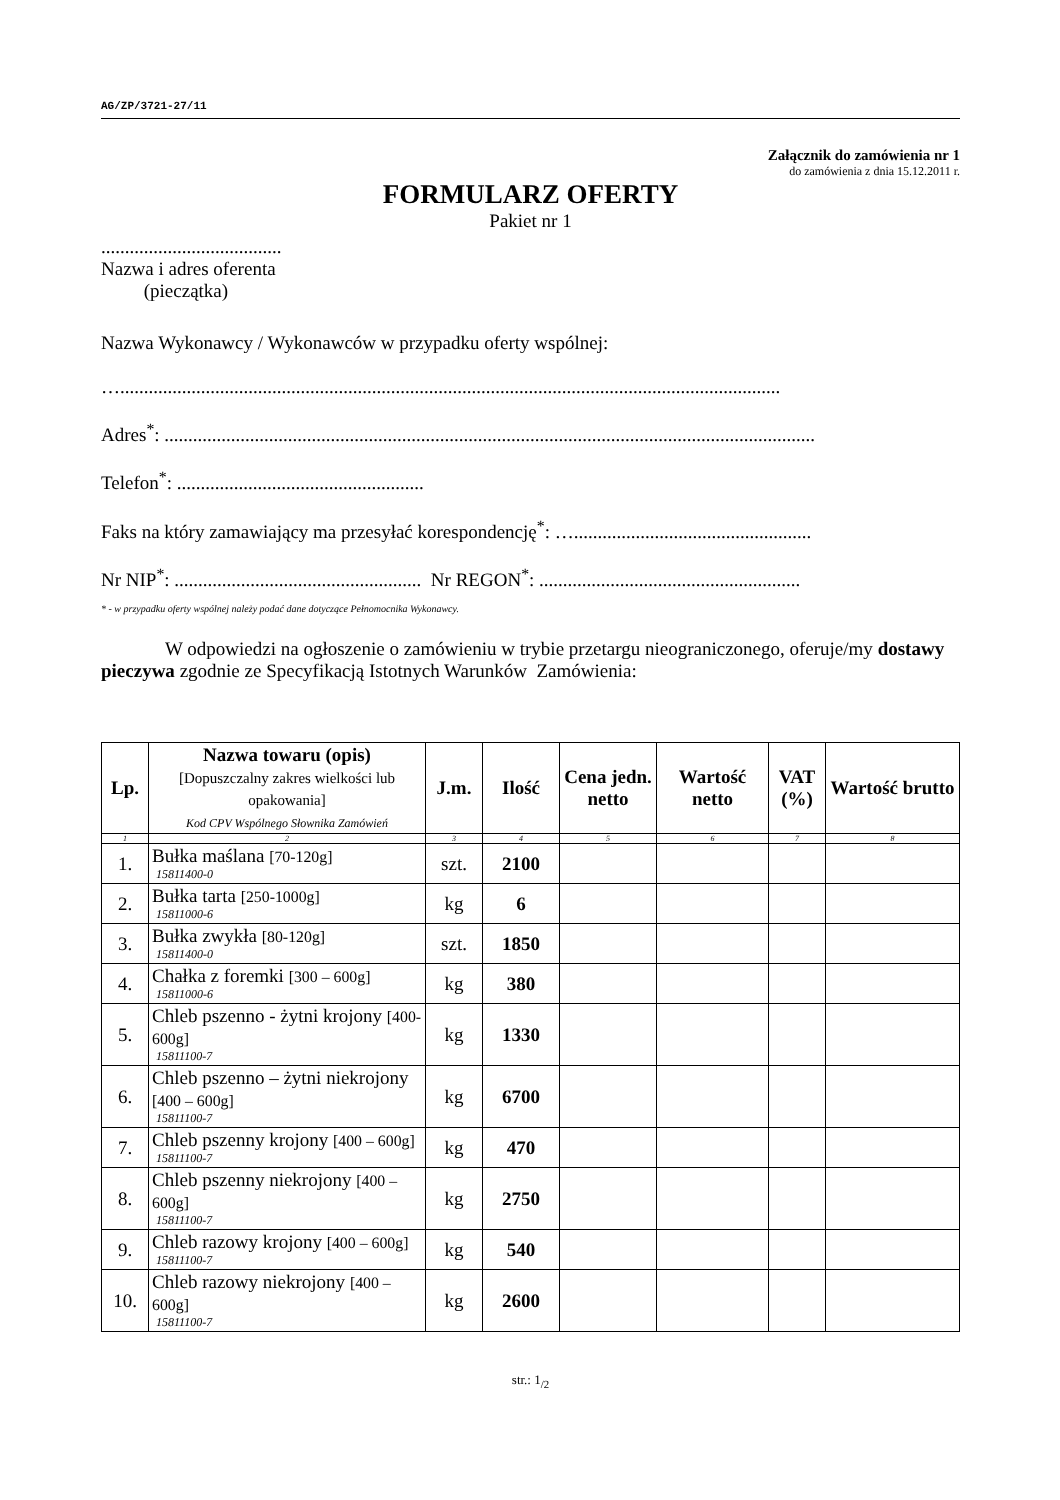AG/ZP/3721-27/11
Załącznik do zamówienia nr 1
do zamówienia z dnia 15.12.2011 r.
FORMULARZ OFERTY
Pakiet nr 1
......................................
Nazwa i adres oferenta
(pieczątka)
Nazwa Wykonawcy / Wykonawców w przypadku oferty wspólnej:
…...........................................................................................................................................
Adres<sup>*</sup>: .........................................................................................................................................
Telefon<sup>*</sup>: ....................................................
Faks na który zamawiający ma przesyłać korespondencję<sup>*</sup>: …..................................................
Nr NIP<sup>*</sup>: .................................................... Nr REGON<sup>*</sup>: .......................................................
* - w przypadku oferty wspólnej należy podać dane dotyczące Pełnomocnika Wykonawcy.
W odpowiedzi na ogłoszenie o zamówieniu w trybie przetargu nieograniczonego, oferuje/my dostawy pieczywa zgodnie ze Specyfikacją Istotnych Warunków Zamówienia:
| Lp. | Nazwa towaru (opis) [Dopuszczalny zakres wielkości lub opakowania] Kod CPV Wspólnego Słownika Zamówień | J.m. | Ilość | Cena jedn. netto | Wartość netto | VAT (%) | Wartość brutto |
| --- | --- | --- | --- | --- | --- | --- | --- |
| 1 | 2 | 3 | 4 | 5 | 6 | 7 | 8 |
| 1. | Bułka maślana [70-120g] 15811400-0 | szt. | 2100 | | | | |
| 2. | Bułka tarta [250-1000g] 15811000-6 | kg | 6 | | | | |
| 3. | Bułka zwykła [80-120g] 15811400-0 | szt. | 1850 | | | | |
| 4. | Chałka z foremki [300 – 600g] 15811000-6 | kg | 380 | | | | |
| 5. | Chleb pszenno - żytni krojony [400-600g] 15811100-7 | kg | 1330 | | | | |
| 6. | Chleb pszenno – żytni niekrojony [400 – 600g] 15811100-7 | kg | 6700 | | | | |
| 7. | Chleb pszenny krojony [400 – 600g] 15811100-7 | kg | 470 | | | | |
| 8. | Chleb pszenny niekrojony [400 – 600g] 15811100-7 | kg | 2750 | | | | |
| 9. | Chleb razowy krojony [400 – 600g] 15811100-7 | kg | 540 | | | | |
| 10. | Chleb razowy niekrojony [400 – 600g] 15811100-7 | kg | 2600 | | | | |
str.: 1<sub>/2</sub>